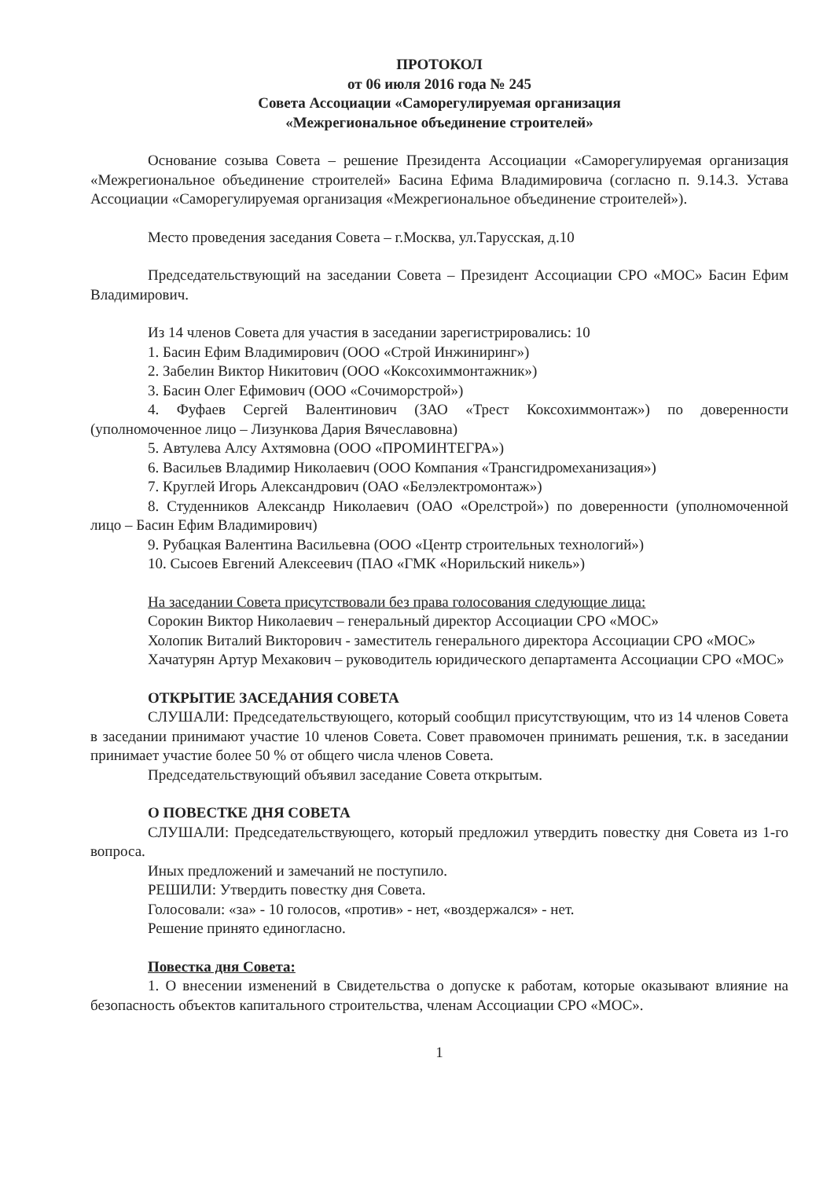ПРОТОКОЛ
от 06 июля 2016 года № 245
Совета Ассоциации «Саморегулируемая организация
«Межрегиональное объединение строителей»
Основание созыва Совета – решение Президента Ассоциации «Саморегулируемая организация «Межрегиональное объединение строителей» Басина Ефима Владимировича (согласно п. 9.14.3. Устава Ассоциации «Саморегулируемая организация «Межрегиональное объединение строителей»).
Место проведения заседания Совета – г.Москва, ул.Тарусская, д.10
Председательствующий на заседании Совета – Президент Ассоциации СРО «МОС» Басин Ефим Владимирович.
Из 14 членов Совета для участия в заседании зарегистрировались: 10
1. Басин Ефим Владимирович (ООО «Строй Инжиниринг»)
2. Забелин Виктор Никитович (ООО «Коксохиммонтажник»)
3. Басин Олег Ефимович (ООО «Сочиморстрой»)
4. Фуфаев Сергей Валентинович (ЗАО «Трест Коксохиммонтаж») по доверенности (уполномоченное лицо – Лизункова Дария Вячеславовна)
5. Автулева Алсу Ахтямовна (ООО «ПРОМИНТЕГРА»)
6. Васильев Владимир Николаевич (ООО Компания «Трансгидромеханизация»)
7. Круглей Игорь Александрович (ОАО «Белэлектромонтаж»)
8. Студенников Александр Николаевич (ОАО «Орелстрой») по доверенности (уполномоченной лицо – Басин Ефим Владимирович)
9. Рубацкая Валентина Васильевна (ООО «Центр строительных технологий»)
10. Сысоев Евгений Алексеевич (ПАО «ГМК «Норильский никель»)
На заседании Совета присутствовали без права голосования следующие лица:
Сорокин Виктор Николаевич – генеральный директор Ассоциации СРО «МОС»
Холопик Виталий Викторович - заместитель генерального директора Ассоциации СРО «МОС»
Хачатурян Артур Мехакович – руководитель юридического департамента Ассоциации СРО «МОС»
ОТКРЫТИЕ ЗАСЕДАНИЯ СОВЕТА
СЛУШАЛИ: Председательствующего, который сообщил присутствующим, что из 14 членов Совета в заседании принимают участие 10 членов Совета. Совет правомочен принимать решения, т.к. в заседании принимает участие более 50 % от общего числа членов Совета.
Председательствующий объявил заседание Совета открытым.
О ПОВЕСТКЕ ДНЯ СОВЕТА
СЛУШАЛИ: Председательствующего, который предложил утвердить повестку дня Совета из 1-го вопроса.
Иных предложений и замечаний не поступило.
РЕШИЛИ: Утвердить повестку дня Совета.
Голосовали: «за» - 10 голосов, «против» - нет, «воздержался» - нет.
Решение принято единогласно.
Повестка дня Совета:
1. О внесении изменений в Свидетельства о допуске к работам, которые оказывают влияние на безопасность объектов капитального строительства, членам Ассоциации СРО «МОС».
1